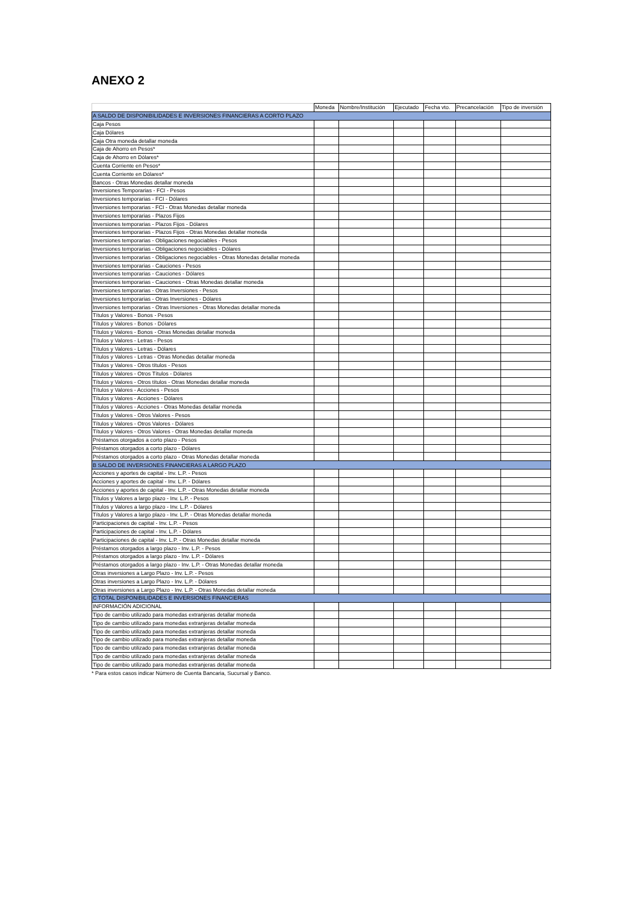ANEXO 2
| | Moneda | Nombre/Institución | Ejecutado | Fecha vto. | Precancelación | Tipo de inversión |
| --- | --- | --- | --- | --- | --- | --- |
| A SALDO DE DISPONIBILIDADES E INVERSIONES FINANCIERAS A CORTO PLAZO | | | | | | |
| Caja Pesos | | | | | | |
| Caja Dólares | | | | | | |
| Caja Otra moneda detallar moneda | | | | | | |
| Caja de Ahorro en Pesos* | | | | | | |
| Caja de Ahorro en Dólares* | | | | | | |
| Cuenta Corriente en Pesos* | | | | | | |
| Cuenta Corriente en Dólares* | | | | | | |
| Bancos - Otras Monedas detallar moneda | | | | | | |
| Inversiones Temporarias - FCI - Pesos | | | | | | |
| Inversiones temporarias - FCI - Dólares | | | | | | |
| Inversiones temporarias - FCI - Otras Monedas detallar moneda | | | | | | |
| Inversiones temporarias - Plazos Fijos | | | | | | |
| Inversiones temporarias - Plazos Fijos - Dólares | | | | | | |
| Inversiones temporarias - Plazos Fijos - Otras Monedas detallar moneda | | | | | | |
| Inversiones temporarias - Obligaciones negociables - Pesos | | | | | | |
| Inversiones temporarias - Obligaciones negociables - Dólares | | | | | | |
| Inversiones temporarias - Obligaciones negociables - Otras Monedas detallar moneda | | | | | | |
| Inversiones temporarias - Cauciones - Pesos | | | | | | |
| Inversiones temporarias - Cauciones - Dólares | | | | | | |
| Inversiones temporarias - Cauciones - Otras Monedas detallar moneda | | | | | | |
| Inversiones temporarias - Otras Inversiones - Pesos | | | | | | |
| Inversiones temporarias - Otras Inversiones - Dólares | | | | | | |
| Inversiones temporarias - Otras Inversiones - Otras Monedas detallar moneda | | | | | | |
| Títulos y Valores - Bonos - Pesos | | | | | | |
| Títulos y Valores - Bonos - Dólares | | | | | | |
| Títulos y Valores - Bonos - Otras Monedas detallar moneda | | | | | | |
| Títulos y Valores - Letras - Pesos | | | | | | |
| Títulos y Valores - Letras - Dólares | | | | | | |
| Títulos y Valores - Letras - Otras Monedas detallar moneda | | | | | | |
| Títulos y Valores - Otros títulos - Pesos | | | | | | |
| Títulos y Valores - Otros Títulos - Dólares | | | | | | |
| Títulos y Valores - Otros títulos - Otras Monedas detallar moneda | | | | | | |
| Títulos y Valores - Acciones - Pesos | | | | | | |
| Títulos y Valores - Acciones - Dólares | | | | | | |
| Títulos y Valores - Acciones - Otras Monedas detallar moneda | | | | | | |
| Títulos y Valores - Otros Valores - Pesos | | | | | | |
| Títulos y Valores - Otros Valores - Dólares | | | | | | |
| Títulos y Valores - Otros Valores - Otras Monedas detallar moneda | | | | | | |
| Préstamos otorgados a corto plazo - Pesos | | | | | | |
| Préstamos otorgados a corto plazo - Dólares | | | | | | |
| Préstamos otorgados a corto plazo - Otras Monedas detallar moneda | | | | | | |
| B SALDO DE INVERSIONES FINANCIERAS A LARGO PLAZO | | | | | | |
| Acciones y aportes de capital - Inv. L.P. - Pesos | | | | | | |
| Acciones y aportes de capital - Inv. L.P. - Dólares | | | | | | |
| Acciones y aportes de capital - Inv. L.P. - Otras Monedas detallar moneda | | | | | | |
| Títulos y Valores a largo plazo - Inv. L.P. - Pesos | | | | | | |
| Títulos y Valores a largo plazo - Inv. L.P. - Dólares | | | | | | |
| Títulos y Valores a largo plazo - Inv. L.P. - Otras Monedas detallar moneda | | | | | | |
| Participaciones de capital - Inv. L.P. - Pesos | | | | | | |
| Participaciones de capital - Inv. L.P. - Dólares | | | | | | |
| Participaciones de capital - Inv. L.P. - Otras Monedas detallar moneda | | | | | | |
| Préstamos otorgados a largo plazo - Inv. L.P. - Pesos | | | | | | |
| Préstamos otorgados a largo plazo - Inv. L.P. - Dólares | | | | | | |
| Préstamos otorgados a largo plazo - Inv. L.P. - Otras Monedas detallar moneda | | | | | | |
| Otras inversiones a Largo Plazo - Inv. L.P. - Pesos | | | | | | |
| Otras inversiones a Largo Plazo - Inv. L.P. - Dólares | | | | | | |
| Otras inversiones a Largo Plazo - Inv. L.P. - Otras Monedas detallar moneda | | | | | | |
| C TOTAL DISPONIBILIDADES E INVERSIONES FINANCIERAS | | | | | | |
| INFORMACIÓN ADICIONAL | | | | | | |
| Tipo de cambio utilizado para monedas extranjeras detallar moneda | | | | | | |
| Tipo de cambio utilizado para monedas extranjeras detallar moneda | | | | | | |
| Tipo de cambio utilizado para monedas extranjeras detallar moneda | | | | | | |
| Tipo de cambio utilizado para monedas extranjeras detallar moneda | | | | | | |
| Tipo de cambio utilizado para monedas extranjeras detallar moneda | | | | | | |
| Tipo de cambio utilizado para monedas extranjeras detallar moneda | | | | | | |
| Tipo de cambio utilizado para monedas extranjeras detallar moneda | | | | | | |
* Para estos casos indicar Número de Cuenta Bancaria, Sucursal y Banco.